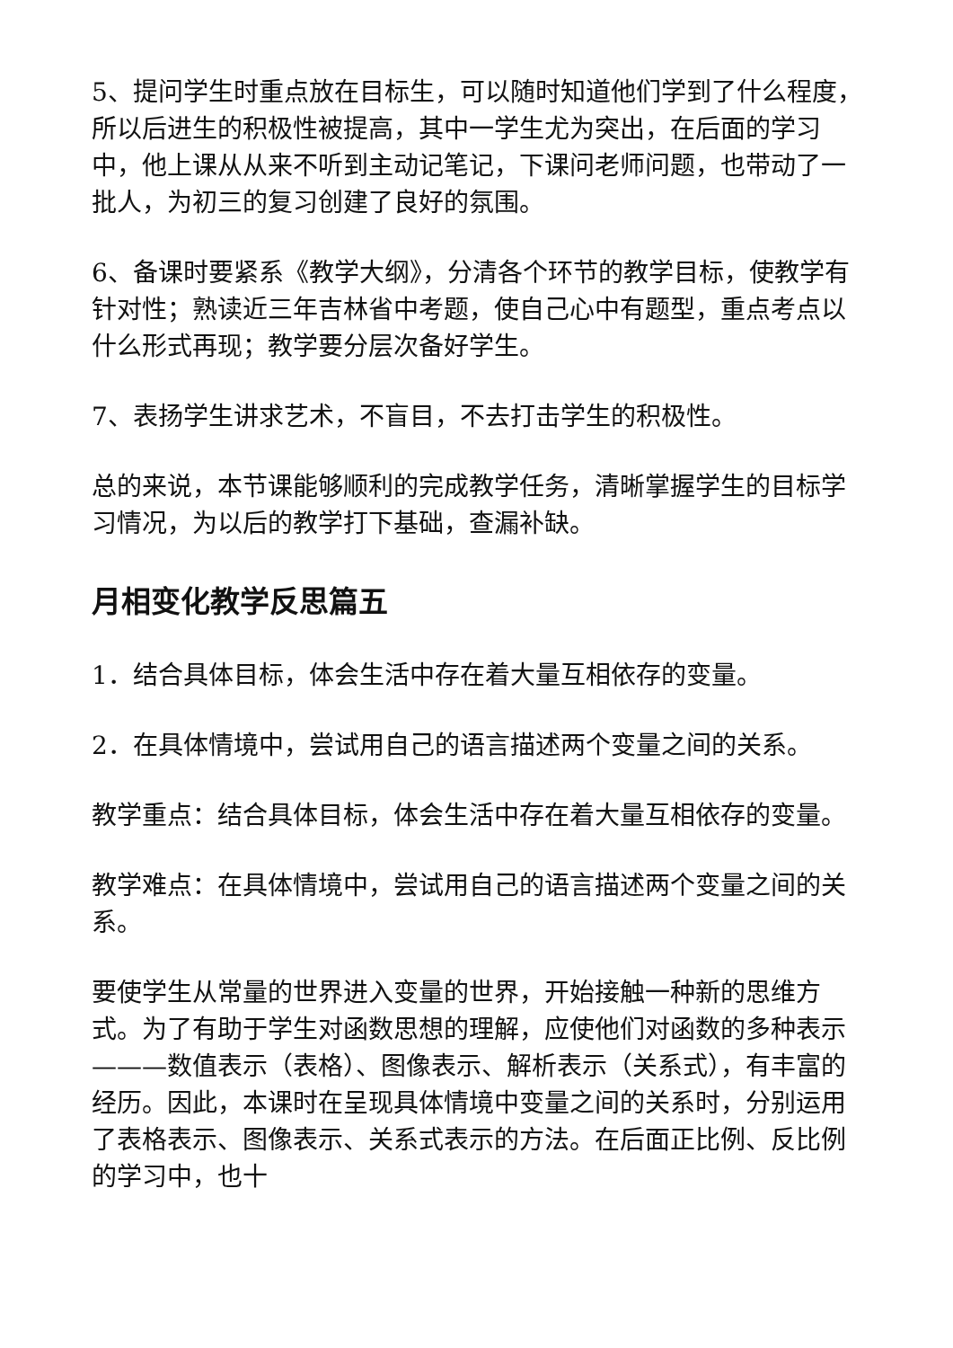5、提问学生时重点放在目标生，可以随时知道他们学到了什么程度，所以后进生的积极性被提高，其中一学生尤为突出，在后面的学习中，他上课从从来不听到主动记笔记，下课问老师问题，也带动了一批人，为初三的复习创建了良好的氛围。
6、备课时要紧系《教学大纲》，分清各个环节的教学目标，使教学有针对性；熟读近三年吉林省中考题，使自己心中有题型，重点考点以什么形式再现；教学要分层次备好学生。
7、表扬学生讲求艺术，不盲目，不去打击学生的积极性。
总的来说，本节课能够顺利的完成教学任务，清晰掌握学生的目标学习情况，为以后的教学打下基础，查漏补缺。
月相变化教学反思篇五
1．结合具体目标，体会生活中存在着大量互相依存的变量。
2．在具体情境中，尝试用自己的语言描述两个变量之间的关系。
教学重点：结合具体目标，体会生活中存在着大量互相依存的变量。
教学难点：在具体情境中，尝试用自己的语言描述两个变量之间的关系。
要使学生从常量的世界进入变量的世界，开始接触一种新的思维方式。为了有助于学生对函数思想的理解，应使他们对函数的多种表示———数值表示（表格）、图像表示、解析表示（关系式），有丰富的经历。因此，本课时在呈现具体情境中变量之间的关系时，分别运用了表格表示、图像表示、关系式表示的方法。在后面正比例、反比例的学习中，也十